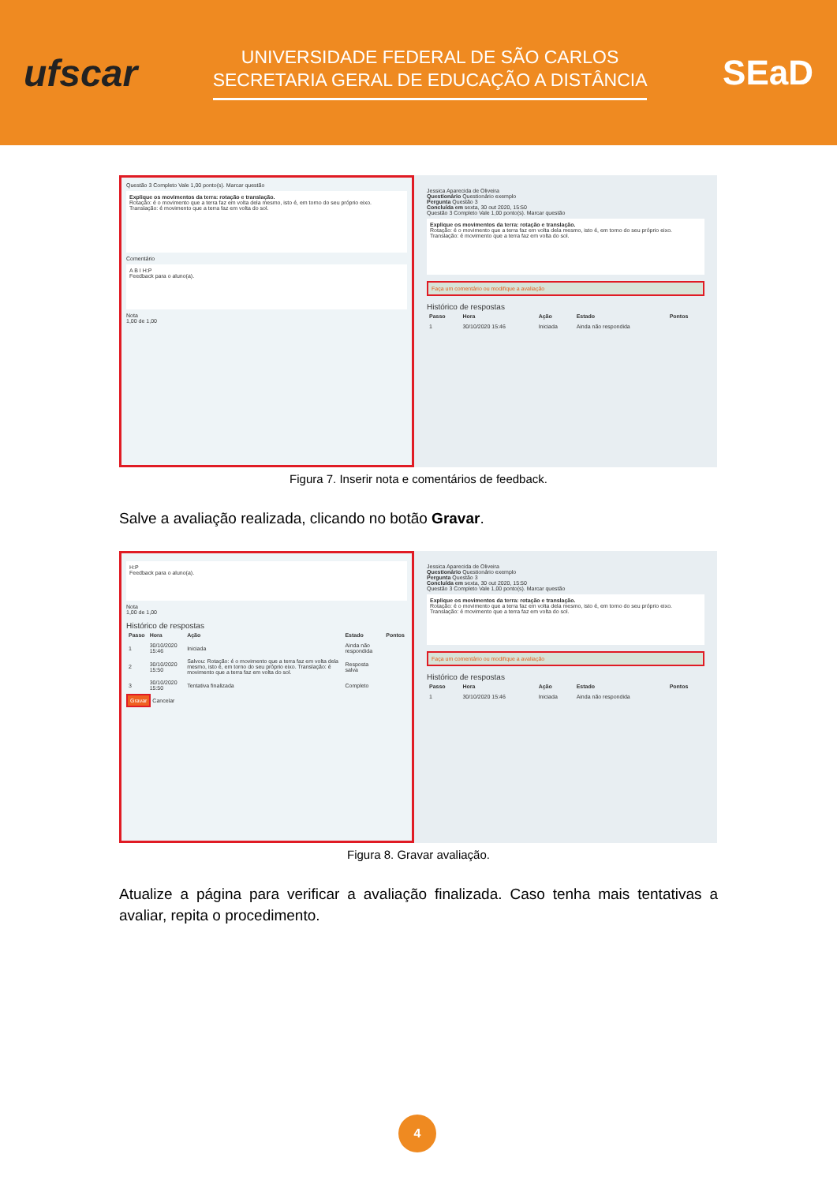ufscar
UNIVERSIDADE FEDERAL DE SÃO CARLOS
SECRETARIA GERAL DE EDUCAÇÃO A DISTÂNCIA
SEaD
Questão 3 Completo Vale 1,00 ponto(s). Marcar questão
Explique os movimentos da terra: rotação e translação.
Rotação: é o movimento que a terra faz em volta dela mesmo, isto é, em torno do seu próprio eixo.
Translação: é movimento que a terra faz em volta do sol.
Comentário
A B I H:P
Feedback para o aluno(a).
Nota
1,00 de 1,00
Jessica Aparecida de Oliveira
Questionário Questionário exemplo
Pergunta Questão 3
Concluída em sexta, 30 out 2020, 15:50
Questão 3 Completo Vale 1,00 ponto(s). Marcar questão
Explique os movimentos da terra: rotação e translação.
Rotação: é o movimento que a terra faz em volta dela mesmo, isto é, em torno do seu próprio eixo.
Translação: é movimento que a terra faz em volta do sol.
Faça um comentário ou modifique a avaliação
Histórico de respostas
| Passo | Hora | Ação | Estado | Pontos |
| --- | --- | --- | --- | --- |
| 1 | 30/10/2020 15:46 | Iniciada | Ainda não respondida | |
Figura 7. Inserir nota e comentários de feedback.
Salve a avaliação realizada, clicando no botão Gravar.
H:P
Feedback para o aluno(a).
Nota
1,00 de 1,00
Histórico de respostas
| Passo | Hora | Ação | Estado | Pontos |
| --- | --- | --- | --- | --- |
| 1 | 30/10/2020 15:46 | Iniciada | Ainda não respondida | |
| 2 | 30/10/2020 15:50 | Salvou: Rotação: é o movimento que a terra faz em volta dela mesmo, isto é, em torno do seu próprio eixo. Translação: é movimento que a terra faz em volta do sol. | Resposta salva | |
| 3 | 30/10/2020 15:50 | Tentativa finalizada | Completo | |
Gravar Cancelar
Jessica Aparecida de Oliveira
Questionário Questionário exemplo
Pergunta Questão 3
Concluída em sexta, 30 out 2020, 15:50
Questão 3 Completo Vale 1,00 ponto(s). Marcar questão
Explique os movimentos da terra: rotação e translação.
Rotação: é o movimento que a terra faz em volta dela mesmo, isto é, em torno do seu próprio eixo.
Translação: é movimento que a terra faz em volta do sol.
Faça um comentário ou modifique a avaliação
Histórico de respostas
| Passo | Hora | Ação | Estado | Pontos |
| --- | --- | --- | --- | --- |
| 1 | 30/10/2020 15:46 | Iniciada | Ainda não respondida | |
Figura 8. Gravar avaliação.
Atualize a página para verificar a avaliação finalizada. Caso tenha mais tentativas a avaliar, repita o procedimento.
4